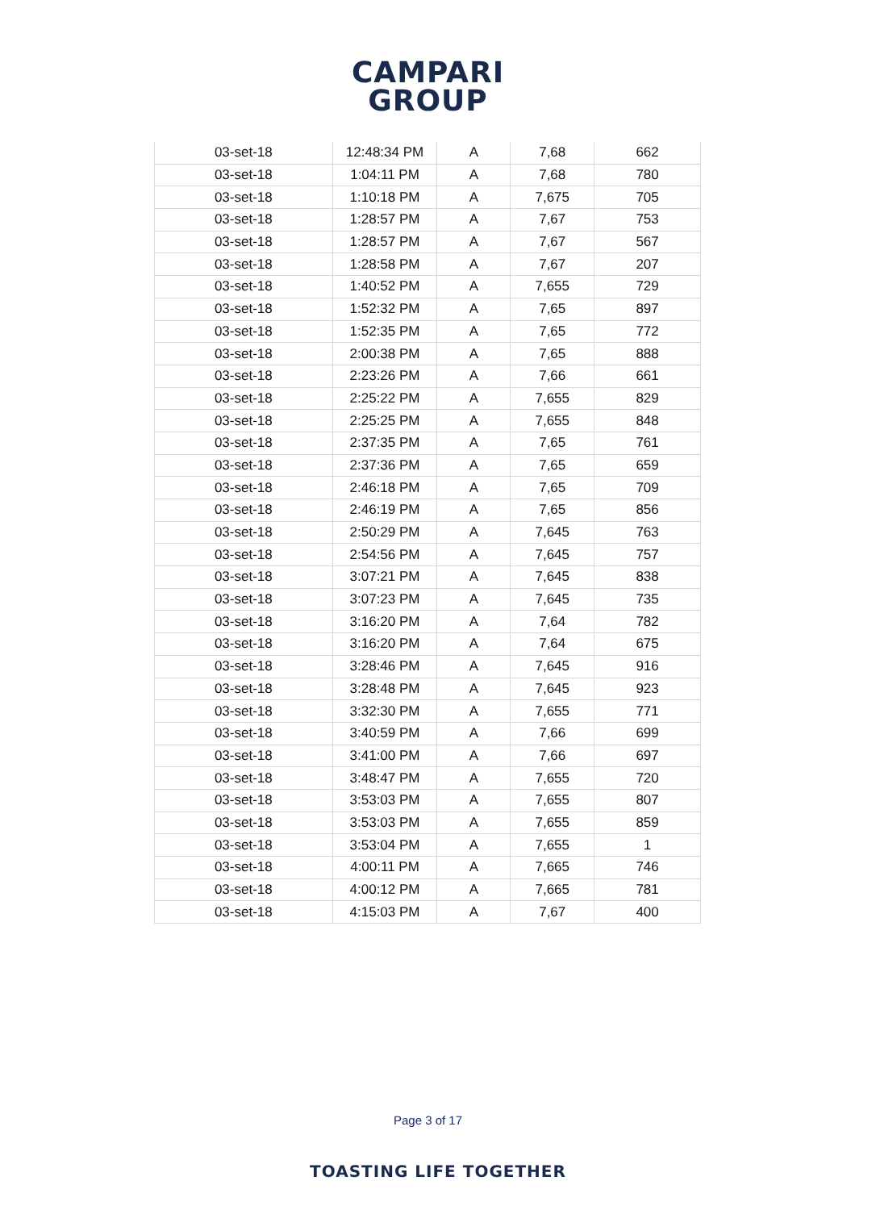CAMPARI
GROUP
| 03-set-18 | 12:48:34 PM | A | 7,68 | 662 |
| 03-set-18 | 1:04:11 PM | A | 7,68 | 780 |
| 03-set-18 | 1:10:18 PM | A | 7,675 | 705 |
| 03-set-18 | 1:28:57 PM | A | 7,67 | 753 |
| 03-set-18 | 1:28:57 PM | A | 7,67 | 567 |
| 03-set-18 | 1:28:58 PM | A | 7,67 | 207 |
| 03-set-18 | 1:40:52 PM | A | 7,655 | 729 |
| 03-set-18 | 1:52:32 PM | A | 7,65 | 897 |
| 03-set-18 | 1:52:35 PM | A | 7,65 | 772 |
| 03-set-18 | 2:00:38 PM | A | 7,65 | 888 |
| 03-set-18 | 2:23:26 PM | A | 7,66 | 661 |
| 03-set-18 | 2:25:22 PM | A | 7,655 | 829 |
| 03-set-18 | 2:25:25 PM | A | 7,655 | 848 |
| 03-set-18 | 2:37:35 PM | A | 7,65 | 761 |
| 03-set-18 | 2:37:36 PM | A | 7,65 | 659 |
| 03-set-18 | 2:46:18 PM | A | 7,65 | 709 |
| 03-set-18 | 2:46:19 PM | A | 7,65 | 856 |
| 03-set-18 | 2:50:29 PM | A | 7,645 | 763 |
| 03-set-18 | 2:54:56 PM | A | 7,645 | 757 |
| 03-set-18 | 3:07:21 PM | A | 7,645 | 838 |
| 03-set-18 | 3:07:23 PM | A | 7,645 | 735 |
| 03-set-18 | 3:16:20 PM | A | 7,64 | 782 |
| 03-set-18 | 3:16:20 PM | A | 7,64 | 675 |
| 03-set-18 | 3:28:46 PM | A | 7,645 | 916 |
| 03-set-18 | 3:28:48 PM | A | 7,645 | 923 |
| 03-set-18 | 3:32:30 PM | A | 7,655 | 771 |
| 03-set-18 | 3:40:59 PM | A | 7,66 | 699 |
| 03-set-18 | 3:41:00 PM | A | 7,66 | 697 |
| 03-set-18 | 3:48:47 PM | A | 7,655 | 720 |
| 03-set-18 | 3:53:03 PM | A | 7,655 | 807 |
| 03-set-18 | 3:53:03 PM | A | 7,655 | 859 |
| 03-set-18 | 3:53:04 PM | A | 7,655 | 1 |
| 03-set-18 | 4:00:11 PM | A | 7,665 | 746 |
| 03-set-18 | 4:00:12 PM | A | 7,665 | 781 |
| 03-set-18 | 4:15:03 PM | A | 7,67 | 400 |
Page 3 of 17
TOASTING LIFE TOGETHER